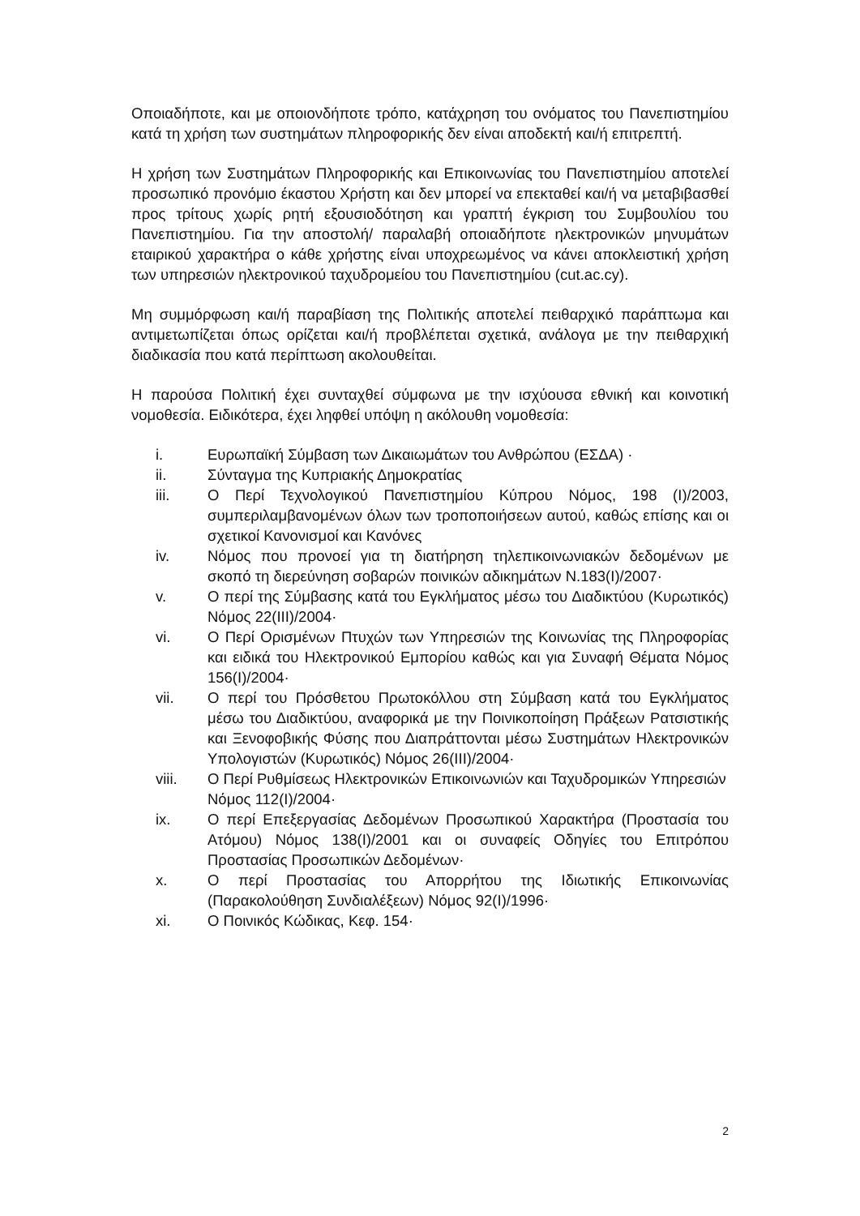Οποιαδήποτε, και με οποιονδήποτε τρόπο, κατάχρηση του ονόματος του Πανεπιστημίου κατά τη χρήση των συστημάτων πληροφορικής δεν είναι αποδεκτή και/ή επιτρεπτή.
Η χρήση των Συστημάτων Πληροφορικής και Επικοινωνίας του Πανεπιστημίου αποτελεί προσωπικό προνόμιο έκαστου Χρήστη και δεν μπορεί να επεκταθεί και/ή να μεταβιβασθεί προς τρίτους χωρίς ρητή εξουσιοδότηση και γραπτή έγκριση του Συμβουλίου του Πανεπιστημίου. Για την αποστολή/ παραλαβή οποιαδήποτε ηλεκτρονικών μηνυμάτων εταιρικού χαρακτήρα ο κάθε χρήστης είναι υποχρεωμένος να κάνει αποκλειστική χρήση των υπηρεσιών ηλεκτρονικού ταχυδρομείου του Πανεπιστημίου (cut.ac.cy).
Μη συμμόρφωση και/ή παραβίαση της Πολιτικής αποτελεί πειθαρχικό παράπτωμα και αντιμετωπίζεται όπως ορίζεται και/ή προβλέπεται σχετικά, ανάλογα με την πειθαρχική διαδικασία που κατά περίπτωση ακολουθείται.
Η παρούσα Πολιτική έχει συνταχθεί σύμφωνα με την ισχύουσα εθνική και κοινοτική νομοθεσία. Ειδικότερα, έχει ληφθεί υπόψη η ακόλουθη νομοθεσία:
i. Ευρωπαϊκή Σύμβαση των Δικαιωμάτων του Ανθρώπου (ΕΣΔΑ) ·
ii. Σύνταγμα της Κυπριακής Δημοκρατίας
iii. Ο Περί Τεχνολογικού Πανεπιστημίου Κύπρου Νόμος, 198 (I)/2003, συμπεριλαμβανομένων όλων των τροποποιήσεων αυτού, καθώς επίσης και οι σχετικοί Κανονισμοί και Κανόνες
iv. Νόμος που προνοεί για τη διατήρηση τηλεπικοινωνιακών δεδομένων με σκοπό τη διερεύνηση σοβαρών ποινικών αδικημάτων Ν.183(Ι)/2007·
v. Ο περί της Σύμβασης κατά του Εγκλήματος μέσω του Διαδικτύου (Κυρωτικός) Νόμος 22(III)/2004·
vi. Ο Περί Ορισμένων Πτυχών των Υπηρεσιών της Κοινωνίας της Πληροφορίας και ειδικά του Ηλεκτρονικού Εμπορίου καθώς και για Συναφή Θέματα Νόμος 156(Ι)/2004·
vii. Ο περί του Πρόσθετου Πρωτοκόλλου στη Σύμβαση κατά του Εγκλήματος μέσω του Διαδικτύου, αναφορικά με την Ποινικοποίηση Πράξεων Ρατσιστικής και Ξενοφοβικής Φύσης που Διαπράττονται μέσω Συστημάτων Ηλεκτρονικών Υπολογιστών (Κυρωτικός) Νόμος 26(III)/2004·
viii. Ο Περί Ρυθμίσεως Ηλεκτρονικών Επικοινωνιών και Ταχυδρομικών Υπηρεσιών Νόμος 112(Ι)/2004·
ix. Ο περί Επεξεργασίας Δεδομένων Προσωπικού Χαρακτήρα (Προστασία του Ατόμου) Νόμος 138(Ι)/2001 και οι συναφείς Οδηγίες του Επιτρόπου Προστασίας Προσωπικών Δεδομένων·
x. Ο περί Προστασίας του Απορρήτου της Ιδιωτικής Επικοινωνίας (Παρακολούθηση Συνδιαλέξεων) Νόμος 92(Ι)/1996·
xi. Ο Ποινικός Κώδικας, Κεφ. 154·
2